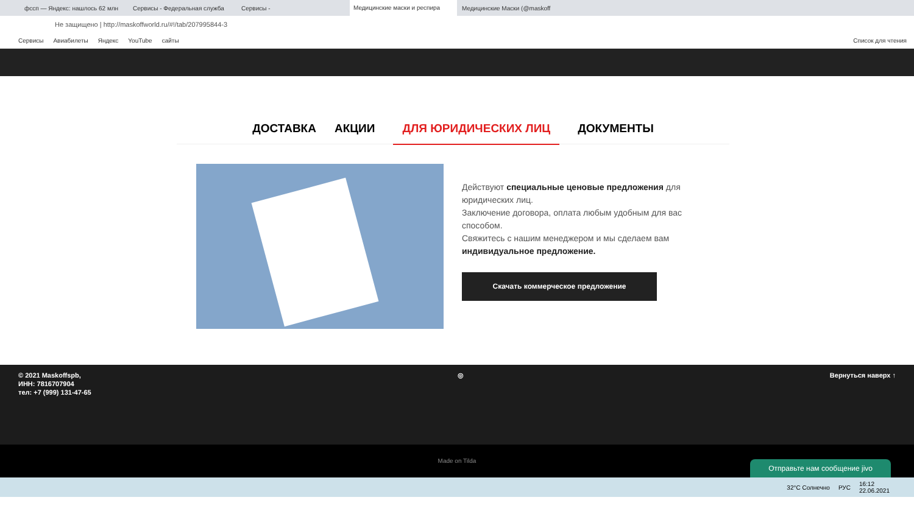фссп — Яндекс: нашлось 62 млн Сервисы - Федеральная служба Сервисы - Медицинские маски и респира Медицинские Маски (@maskoff
Не защищено | http://maskoffworld.ru/#!/tab/207995844-3
Сервисы Авиабилеты Яндекс YouTube сайты Список для чтения
ДОСТАВКА АКЦИИ ДЛЯ ЮРИДИЧЕСКИХ ЛИЦ ДОКУМЕНТЫ
Действуют специальные ценовые предложения для юридических лиц.
Заключение договора, оплата любым удобным для вас способом.
Свяжитесь с нашим менеджером и мы сделаем вам индивидуальное предложение.
Скачать коммерческое предложение
© 2021 Maskoffspb,
ИНН: 7816707904
тел: +7 (999) 131-47-65
◎ Вернуться наверх ↑
Made on Tilda
Отправьте нам сообщение jivo
32°C Солнечно РУС 16:12
22.06.2021